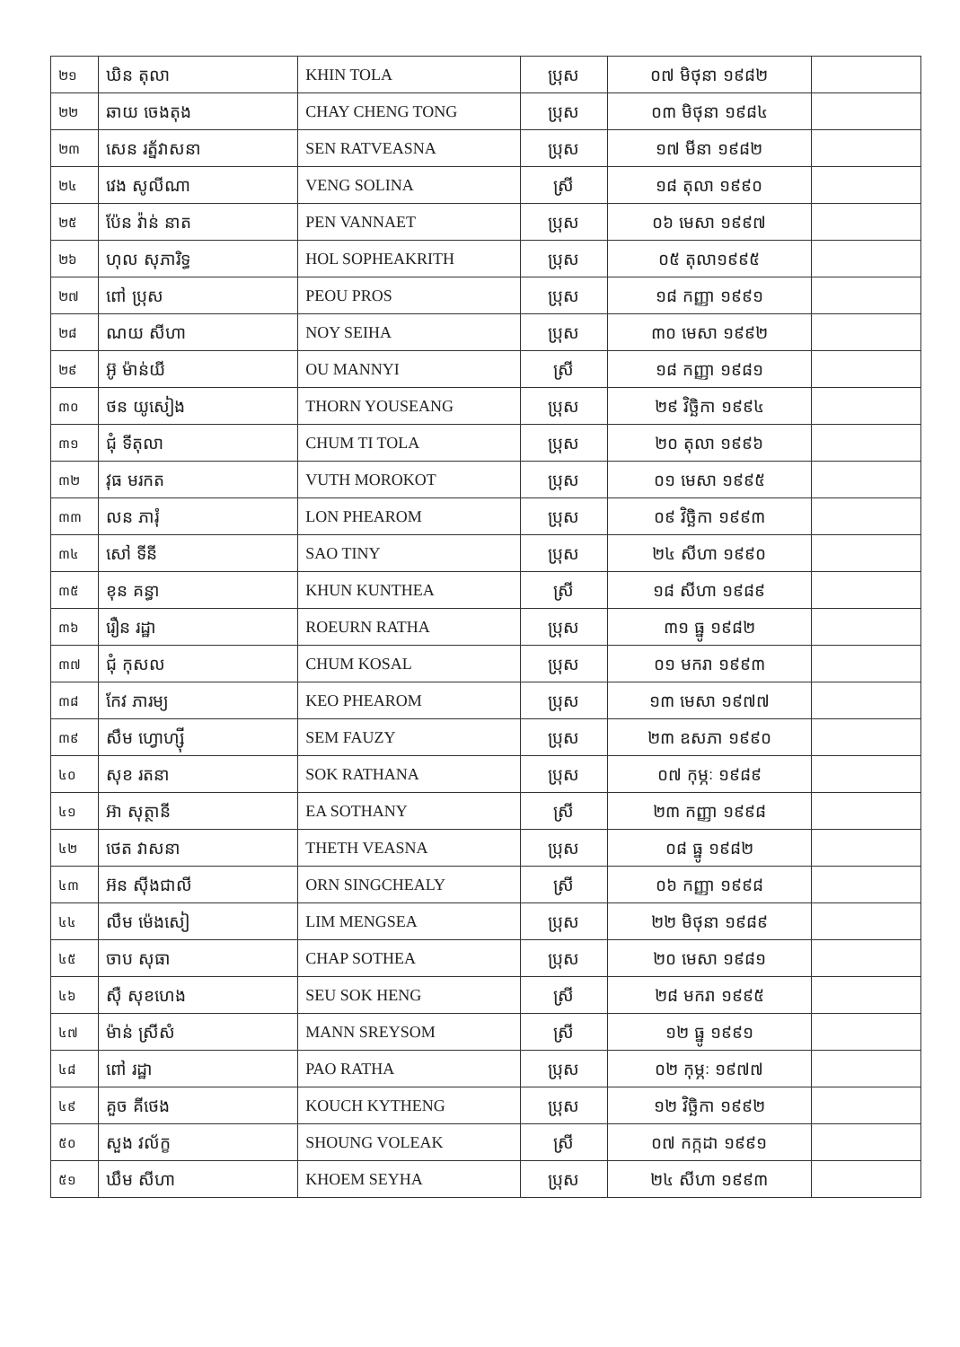| ២១ | ឃិន តុលា | KHIN TOLA | ប្រុស | ០៧ មិថុនា ១៩៨២ | |
| ២២ | ឆាយ ចេងតុង | CHAY CHENG TONG | ប្រុស | ០៣ មិថុនា ១៩៨៤ | |
| ២៣ | សេន រត្ន័វាសនា | SEN RATVEASNA | ប្រុស | ១៧ មីនា ១៩៨២ | |
| ២៤ | វេង សូលីណា | VENG SOLINA | ស្រី | ១៨ តុលា ១៩៩០ | |
| ២៥ | ប៉ែន វ៉ាន់ នាត | PEN VANNAET | ប្រុស | ០៦ មេសា ១៩៩៧ | |
| ២៦ | ហុល សុភារិទ្ធ | HOL SOPHEAKRITH | ប្រុស | ០៥ តុលា១៩៩៥ | |
| ២៧ | ពៅ ប្រុស | PEOU PROS | ប្រុស | ១៨ កញ្ញា ១៩៩១ | |
| ២៨ | ណយ សីហា | NOY SEIHA | ប្រុស | ៣០ មេសា ១៩៩២ | |
| ២៩ | អ៊ូ ម៉ាន់យី | OU MANNYI | ស្រី | ១៨ កញ្ញា ១៩៨១ | |
| ៣០ | ថន យូសៀង | THORN YOUSEANG | ប្រុស | ២៩ វិច្ឆិកា ១៩៩៤ | |
| ៣១ | ជុំ ទីតុលា | CHUM TI TOLA | ប្រុស | ២០ តុលា ១៩៩៦ | |
| ៣២ | វុធ មរកត | VUTH MOROKOT | ប្រុស | ០១ មេសា ១៩៩៥ | |
| ៣៣ | លន ភារុំ | LON PHEAROM | ប្រុស | ០៩ វិច្ឆិកា ១៩៩៣ | |
| ៣៤ | សៅ ទីនី | SAO TINY | ប្រុស | ២៤ សីហា ១៩៩០ | |
| ៣៥ | ខុន គន្ធា | KHUN KUNTHEA | ស្រី | ១៨ សីហា ១៩៨៩ | |
| ៣៦ | រឿន រដ្ឋា | ROEURN RATHA | ប្រុស | ៣១ ធ្នូ ១៩៨២ | |
| ៣៧ | ជុំ កុសល | CHUM KOSAL | ប្រុស | ០១ មករា ១៩៩៣ | |
| ៣៨ | កែវ ភារម្យ | KEO PHEAROM | ប្រុស | ១៣ មេសា ១៩៧៧ | |
| ៣៩ | សឹម ហ្វោហ្ស៊ី | SEM FAUZY | ប្រុស | ២៣ ឧសភា ១៩៩០ | |
| ៤០ | សុខ រតនា | SOK RATHANA | ប្រុស | ០៧ កុម្ភៈ ១៩៨៩ | |
| ៤១ | អ៊ា សុត្ថានី | EA SOTHANY | ស្រី | ២៣ កញ្ញា ១៩៩៨ | |
| ៤២ | ថេត វាសនា | THETH VEASNA | ប្រុស | ០៨ ធ្នូ ១៩៨២ | |
| ៤៣ | អ៊ន ស៊ីងជាលី | ORN SINGCHEALY | ស្រី | ០៦ កញ្ញា ១៩៩៨ | |
| ៤៤ | លឹម ម៉េងសៀ | LIM MENGSEA | ប្រុស | ២២ មិថុនា ១៩៨៩ | |
| ៤៥ | ចាប សុធា | CHAP SOTHEA | ប្រុស | ២០ មេសា ១៩៨១ | |
| ៤៦ | ស៊ឺ សុខហេង | SEU SOK HENG | ស្រី | ២៨ មករា ១៩៩៥ | |
| ៤៧ | ម៉ាន់ ស្រីសំ | MANN SREYSOM | ស្រី | ១២ ធ្នូ ១៩៩១ | |
| ៤៨ | ពៅ រដ្ឋា | PAO RATHA | ប្រុស | ០២ កុម្ភៈ ១៩៧៧ | |
| ៤៩ | គួច គីថេង | KOUCH KYTHENG | ប្រុស | ១២ វិច្ឆិកា ១៩៩២ | |
| ៥០ | សួង វល័ក្ខ | SHOUNG VOLEAK | ស្រី | ០៧ កក្កដា ១៩៩១ | |
| ៥១ | ឃឹម សីហា | KHOEM SEYHA | ប្រុស | ២៤ សីហា ១៩៩៣ | |